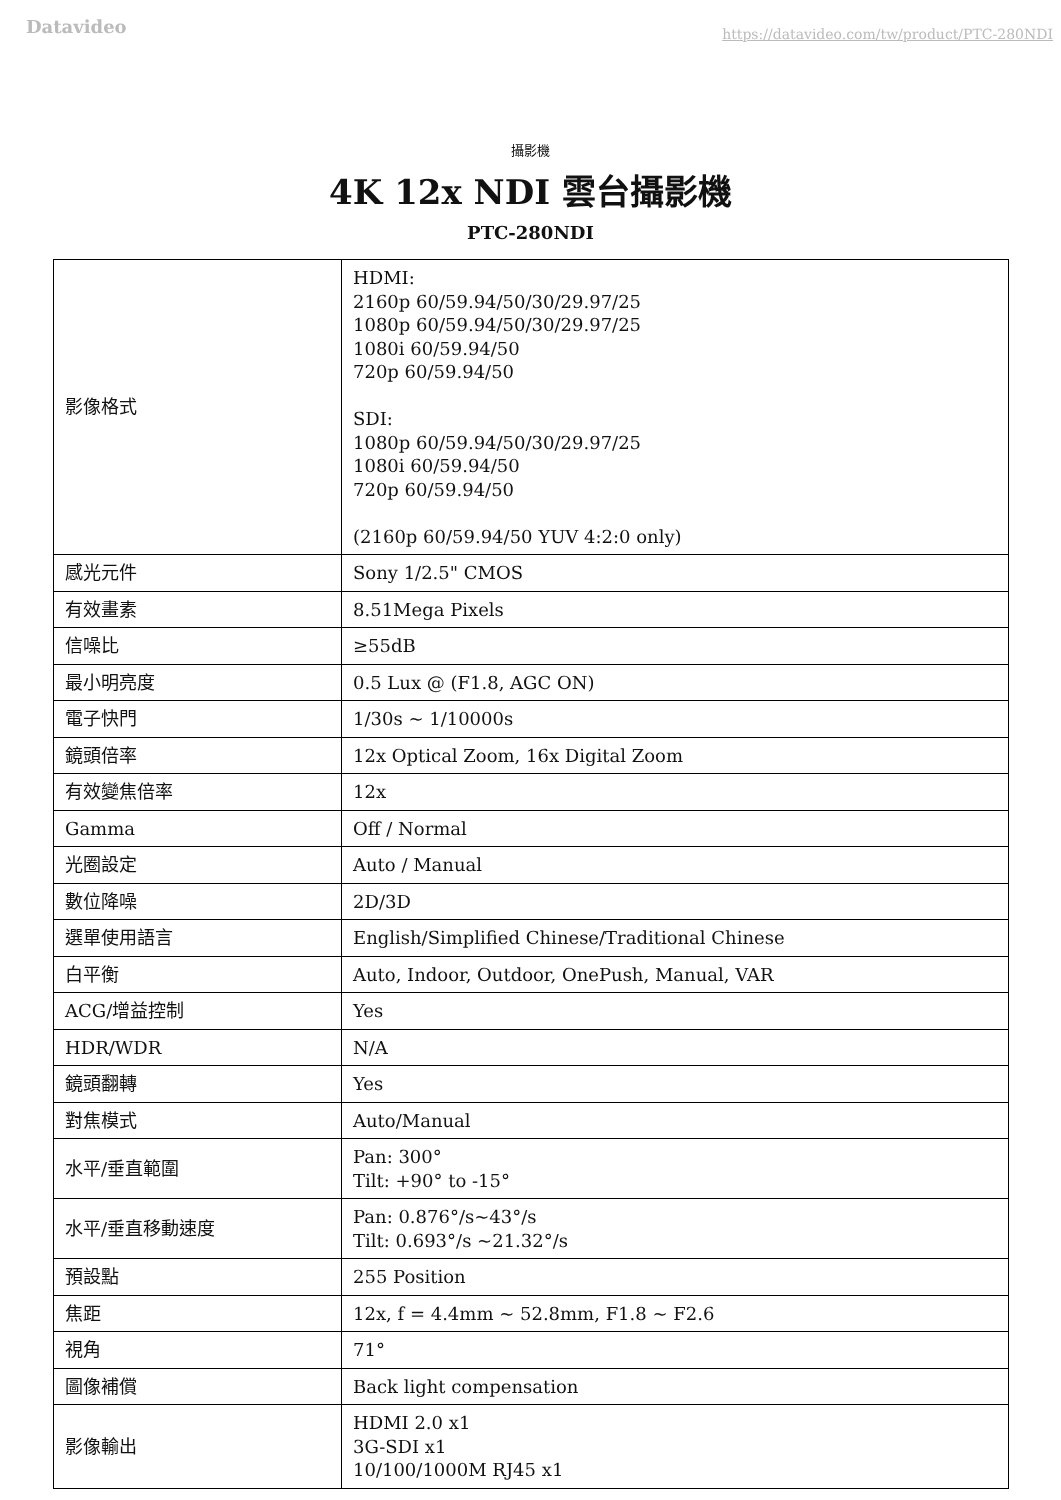Datavideo
https://datavideo.com/tw/product/PTC-280NDI
攝影機
4K 12x NDI 雲台攝影機
PTC-280NDI
| 影像格式 | HDMI: 2160p 60/59.94/50/30/29.97/25 1080p 60/59.94/50/30/29.97/25 1080i 60/59.94/50 720p 60/59.94/50 SDI: 1080p 60/59.94/50/30/29.97/25 1080i 60/59.94/50 720p 60/59.94/50 (2160p 60/59.94/50 YUV 4:2:0 only) |
| 感光元件 | Sony 1/2.5" CMOS |
| 有效畫素 | 8.51Mega Pixels |
| 信噪比 | ≥55dB |
| 最小明亮度 | 0.5 Lux @ (F1.8, AGC ON) |
| 電子快門 | 1/30s ~ 1/10000s |
| 鏡頭倍率 | 12x Optical Zoom, 16x Digital Zoom |
| 有效變焦倍率 | 12x |
| Gamma | Off / Normal |
| 光圈設定 | Auto / Manual |
| 數位降噪 | 2D/3D |
| 選單使用語言 | English/Simplified Chinese/Traditional Chinese |
| 白平衡 | Auto, Indoor, Outdoor, OnePush, Manual, VAR |
| ACG/增益控制 | Yes |
| HDR/WDR | N/A |
| 鏡頭翻轉 | Yes |
| 對焦模式 | Auto/Manual |
| 水平/垂直範圍 | Pan: 300° Tilt: +90° to -15° |
| 水平/垂直移動速度 | Pan: 0.876°/s~43°/s Tilt: 0.693°/s ~21.32°/s |
| 預設點 | 255 Position |
| 焦距 | 12x, f = 4.4mm ~ 52.8mm, F1.8 ~ F2.6 |
| 視角 | 71° |
| 圖像補償 | Back light compensation |
| 影像輸出 | HDMI 2.0 x1 3G-SDI x1 10/100/1000M RJ45 x1 |